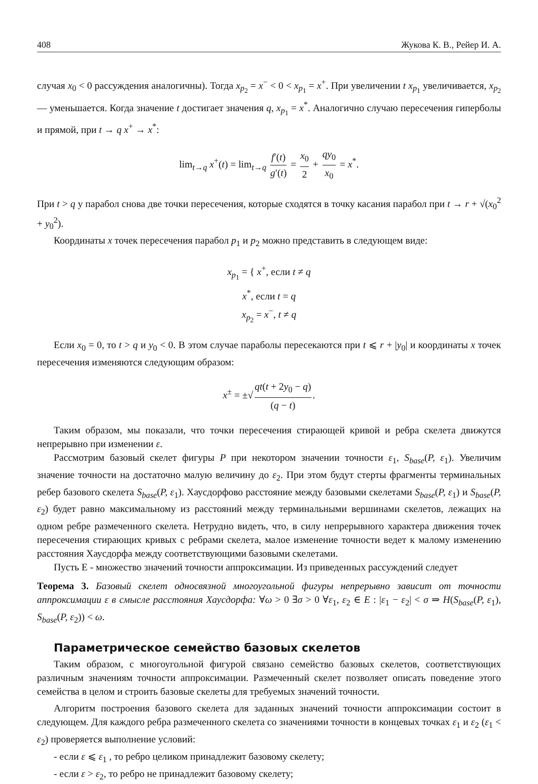408 Жукова К. В., Рейер И. А.
случая x<sub>0</sub> < 0 рассуждения аналогичны). Тогда x<sub>p<sub>2</sub></sub> = x<sup>−</sup> < 0 < x<sub>p<sub>1</sub></sub> = x<sup>+</sup>. При увеличении t x<sub>p<sub>1</sub></sub> увеличивается, x<sub>p<sub>2</sub></sub> — уменьшается. Когда значение t достигает значения q, x<sub>p<sub>1</sub></sub> = x<sup>*</sup>. Аналогично случаю пересечения гиперболы и прямой, при t → q x<sup>+</sup> → x<sup>*</sup>:
lim<sub>t→q</sub> x<sup>+</sup>(t) = lim<sub>t→q</sub> f′(t) g′(t) = x<sub>0</sub> 2 + qy<sub>0</sub> x<sub>0</sub> = x<sup>*</sup>.
При t > q у парабол снова две точки пересечения, которые сходятся в точку касания парабол при t → r + √(x<sub>0</sub><sup>2</sup> + y<sub>0</sub><sup>2</sup>).
Координаты x точек пересечения парабол p<sub>1</sub> и p<sub>2</sub> можно представить в следующем виде:
x<sub>p<sub>1</sub></sub> = { x<sup>+</sup>, если t ≠ q
x<sup>*</sup>, если t = q
x<sub>p<sub>2</sub></sub> = x<sup>−</sup>, t ≠ q
Если x<sub>0</sub> = 0, то t > q и y<sub>0</sub> < 0. В этом случае параболы пересекаются при t ⩽ r + |y<sub>0</sub>| и координаты x точек пересечения изменяются следующим образом:
x<sup>±</sup> = ±√ qt(t + 2y<sub>0</sub> − q) (q − t).
Таким образом, мы показали, что точки пересечения стирающей кривой и ребра скелета движутся непрерывно при изменении ε.
Рассмотрим базовый скелет фигуры P при некотором значении точности ε<sub>1</sub>, S<sub>base</sub>(P, ε<sub>1</sub>). Увеличим значение точности на достаточно малую величину до ε<sub>2</sub>. При этом будут стерты фрагменты терминальных ребер базового скелета S<sub>base</sub>(P, ε<sub>1</sub>). Хаусдорфово расстояние между базовыми скелетами S<sub>base</sub>(P, ε<sub>1</sub>) и S<sub>base</sub>(P, ε<sub>2</sub>) будет равно максимальному из расстояний между терминальными вершинами скелетов, лежащих на одном ребре размеченного скелета. Нетрудно видеть, что, в силу непрерывного характера движения точек пересечения стирающих кривых с ребрами скелета, малое изменение точности ведет к малому изменению расстояния Хаусдорфа между соответствующими базовыми скелетами.
Пусть E - множество значений точности аппроксимации. Из приведенных рассуждений следует
Теорема 3. Базовый скелет односвязной многоугольной фигуры непрерывно зависит от точности аппроксимации ε в смысле расстояния Хаусдорфа: ∀ω > 0 ∃σ > 0 ∀ε<sub>1</sub>, ε<sub>2</sub> ∈ E : |ε<sub>1</sub> − ε<sub>2</sub>| < σ ⇒ H(S<sub>base</sub>(P, ε<sub>1</sub>), S<sub>base</sub>(P, ε<sub>2</sub>)) < ω.
Параметрическое семейство базовых скелетов
Таким образом, с многоугольной фигурой связано семейство базовых скелетов, соответствующих различным значениям точности аппроксимации. Размеченный скелет позволяет описать поведение этого семейства в целом и строить базовые скелеты для требуемых значений точности.
Алгоритм построения базового скелета для заданных значений точности аппроксимации состоит в следующем. Для каждого ребра размеченного скелета со значениями точности в концевых точках ε<sub>1</sub> и ε<sub>2</sub> (ε<sub>1</sub> < ε<sub>2</sub>) проверяется выполнение условий:
- если ε ⩽ ε<sub>1</sub> , то ребро целиком принадлежит базовому скелету;
- если ε > ε<sub>2</sub>, то ребро не принадлежит базовому скелету;